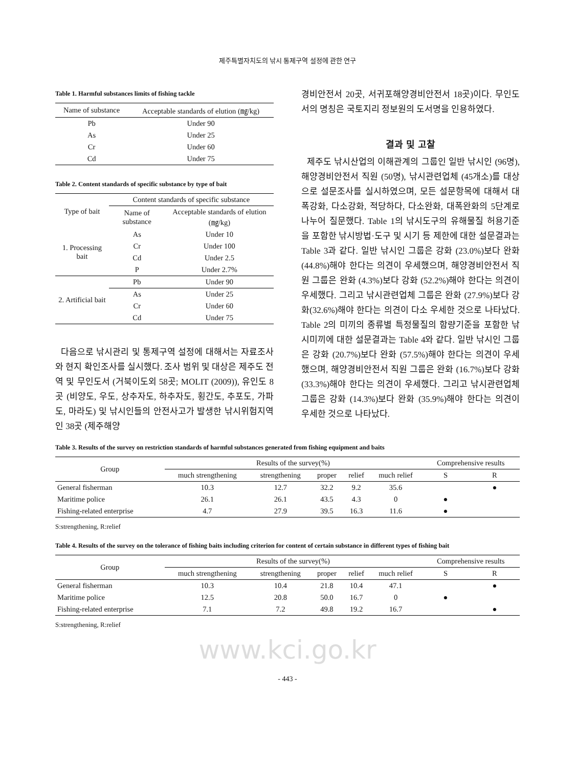제주특별자치도의 낚시 통제구역 설정에 관한 연구
Table 1. Harmful substances limits of fishing tackle
| Name of substance | Acceptable standards of elution (㎎/kg) |
| --- | --- |
| Pb | Under 90 |
| As | Under 25 |
| Cr | Under 60 |
| Cd | Under 75 |
Table 2. Content standards of specific substance by type of bait
| Type of bait | Content standards of specific substance | |
| --- | --- | --- |
| | Name of substance | Acceptable standards of elution (㎎/kg) |
| 1. Processing bait | As | Under 10 |
| | Cr | Under 100 |
| | Cd | Under 2.5 |
| | P | Under 2.7% |
| 2. Artificial bait | Pb | Under 90 |
| | As | Under 25 |
| | Cr | Under 60 |
| | Cd | Under 75 |
다음으로 낚시관리 및 통제구역 설정에 대해서는 자료조사와 현지 확인조사를 실시했다. 조사 범위 및 대상은 제주도 전역 및 무인도서 (거북이도외 58곳; MOLIT (2009)), 유인도 8곳 (비양도, 우도, 상추자도, 하추자도, 횡간도, 추포도, 가파도, 마라도) 및 낚시인들의 안전사고가 발생한 낚시위험지역인 38곳 (제주해양
경비안전서 20곳, 서귀포해양경비안전서 18곳)이다. 무인도서의 명칭은 국토지리 정보원의 도서명을 인용하였다.
결과 및 고찰
제주도 낚시산업의 이해관계의 그룹인 일반 낚시인 (96명), 해양경비안전서 직원 (50명), 낚시관련업체 (45개소)를 대상으로 설문조사를 실시하였으며, 모든 설문항목에 대해서 대폭강화, 다소강화, 적당하다, 다소완화, 대폭완화의 5단계로 나누어 질문했다. Table 1의 낚시도구의 유해물질 허용기준을 포함한 낚시방법·도구 및 시기 등 제한에 대한 설문결과는 Table 3과 같다. 일반 낚시인 그룹은 강화 (23.0%)보다 완화 (44.8%)해야 한다는 의견이 우세했으며, 해양경비안전서 직원 그룹은 완화 (4.3%)보다 강화 (52.2%)해야 한다는 의견이 우세했다. 그리고 낚시관련업체 그룹은 완화 (27.9%)보다 강화(32.6%)해야 한다는 의견이 다소 우세한 것으로 나타났다. Table 2의 미끼의 종류별 특정물질의 함량기준을 포함한 낚시미끼에 대한 설문결과는 Table 4와 같다. 일반 낚시인 그룹은 강화 (20.7%)보다 완화 (57.5%)해야 한다는 의견이 우세했으며, 해양경비안전서 직원 그룹은 완화 (16.7%)보다 강화 (33.3%)해야 한다는 의견이 우세했다. 그리고 낚시관련업체 그룹은 강화 (14.3%)보다 완화 (35.9%)해야 한다는 의견이 우세한 것으로 나타났다.
Table 3. Results of the survey on restriction standards of harmful substances generated from fishing equipment and baits
| Group | Results of the survey(%) | | | | | Comprehensive results | |
| --- | --- | --- | --- | --- | --- | --- | --- |
| | much strengthening | strengthening | proper | relief | much relief | S | R |
| General fisherman | 10.3 | 12.7 | 32.2 | 9.2 | 35.6 | | ● |
| Maritime police | 26.1 | 26.1 | 43.5 | 4.3 | 0 | ● | |
| Fishing-related enterprise | 4.7 | 27.9 | 39.5 | 16.3 | 11.6 | ● | |
S:strengthening, R:relief
Table 4. Results of the survey on the tolerance of fishing baits including criterion for content of certain substance in different types of fishing bait
| Group | Results of the survey(%) | | | | | Comprehensive results | |
| --- | --- | --- | --- | --- | --- | --- | --- |
| | much strengthening | strengthening | proper | relief | much relief | S | R |
| General fisherman | 10.3 | 10.4 | 21.8 | 10.4 | 47.1 | | ● |
| Maritime police | 12.5 | 20.8 | 50.0 | 16.7 | 0 | ● | |
| Fishing-related enterprise | 7.1 | 7.2 | 49.8 | 19.2 | 16.7 | | ● |
S:strengthening, R:relief
www.kci.go.kr
- 443 -